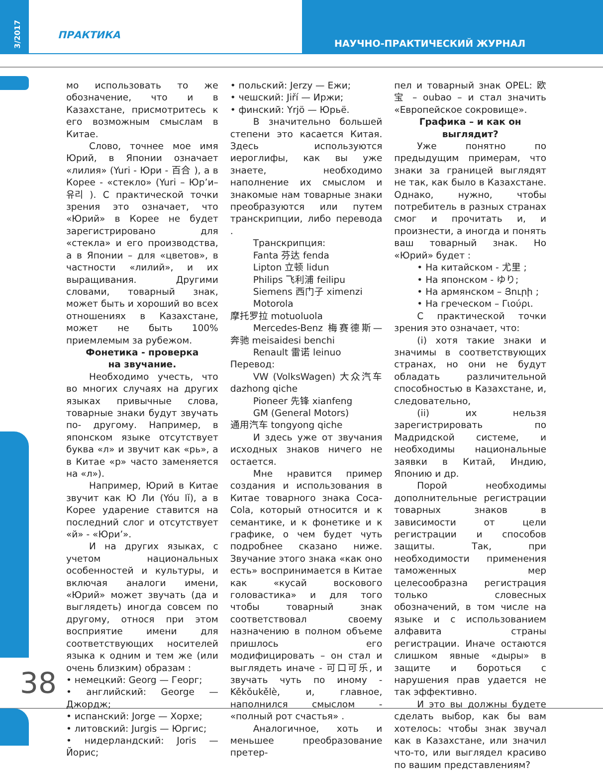3/2017
ПРАКТИКА
НАУЧНО-ПРАКТИЧЕСКИЙ ЖУРНАЛ
38
мо использовать то же обозначение, что и в Казахстане, присмотритесь к его возможным смыслам в Китае.
Слово, точнее мое имя Юрий, в Японии означает «лилия» (Yuri - Юри - 百合 ), а в Корее - «стекло» (Yuri – Юр’и– 유리 ). С практической точки зрения это означает, что «Юрий» в Корее не будет зарегистрировано для «стекла» и его производства, а в Японии – для «цветов», в частности «лилий», и их выращивания. Другими словами, товарный знак, может быть и хороший во всех отношениях в Казахстане, может не быть 100% приемлемым за рубежом.
Фонетика - проверка
на звучание.
Необходимо учесть, что во многих случаях на других языках привычные слова, товарные знаки будут звучать по- другому. Например, в японском языке отсутствует буква «л» и звучит как «рь», а в Китае «р» часто заменяется на «л»).
Например, Юрий в Китае звучит как Ю Ли (Yóu lǐ), а в Корее ударение ставится на последний слог и отсутствует «й» - «Юри’».
И на других языках, с учетом национальных особенностей и культуры, и включая аналоги имени, «Юрий» может звучать (да и выглядеть) иногда совсем по другому, относя при этом восприятие имени для соответствующих носителей языка к одним и тем же (или очень близким) образам :
• немецкий: Georg — Георг;
• английский: George — Джордж;
• испанский: Jorge — Хорхе;
• литовский: Jurgis — Юргис;
• нидерландский: Joris — Йорис;
• польский: Jerzy — Ежи;
• чешский: Jiří — Иржи;
• финский: Yrjö — Юрьё.
В значительно большей степени это касается Китая. Здесь используются иероглифы, как вы уже знаете, необходимо наполнение их смыслом и знакомые нам товарные знаки преобразуются или путем транскрипции, либо перевода .
Транскрипция:
Fanta 芬达 fenda
Lipton 立顿 lidun
Philips 飞利浦 feilipu
Siemens 西门子 ximenzi
Motorola
摩托罗拉 motuoluola
Mercedes-Benz 梅赛德斯—奔驰 meisaidesi benchi
Renault 雷诺 leinuo
Перевод:
VW (VolksWagen) 大众汽车 dazhong qiche
Pioneer 先锋 xianfeng
GM (General Motors)
通用汽车 tongyong qiche
И здесь уже от звучания исходных знаков ничего не остается.
Мне нравится пример создания и использования в Китае товарного знака Coca-Cola, который относится и к семантике, и к фонетике и к графике, о чем будет чуть подробнее сказано ниже. Звучание этого знака «как оно есть» воспринимается в Китае как «кусай воскового головастика» и для того чтобы товарный знак соответствовал своему назначению в полном объеме пришлось его модифицировать – он стал и выглядеть иначе - 可口可乐, и звучать чуть по иному - Kěkǒukělè, и, главное, наполнился смыслом - «полный рот счастья» .
Аналогичное, хоть и меньшее преобразование претер-
пел и товарный знак OPEL: 欧宝 – oubao – и стал значить «Европейское сокровище».
Графика – и как он выглядит?
Уже понятно по предыдущим примерам, что знаки за границей выглядят не так, как было в Казахстане. Однако, нужно, чтобы потребитель в разных странах смог и прочитать и, и произнести, а иногда и понять ваш товарный знак. Но «Юрий» будет :
• На китайском - 尤里 ;
• На японском - ゆり;
• На армянском – Յուրի ;
• На греческом – Γιούρι.
С практической точки зрения это означает, что:
(i) хотя такие знаки и значимы в соответствующих странах, но они не будут обладать различительной способностью в Казахстане, и, следовательно,
(ii) их нельзя зарегистрировать по Мадридской системе, и необходимы национальные заявки в Китай, Индию, Японию и др.
Порой необходимы дополнительные регистрации товарных знаков в зависимости от цели регистрации и способов защиты. Так, при необходимости применения таможенных мер целесообразна регистрация только словесных обозначений, в том числе на языке и с использованием алфавита страны регистрации. Иначе остаются слишком явные «дыры» в защите и бороться с нарушения прав удается не так эффективно.
И это вы должны будете сделать выбор, как бы вам хотелось: чтобы знак звучал как в Казахстане, или значил что-то, или выглядел красиво по вашим представлениям?